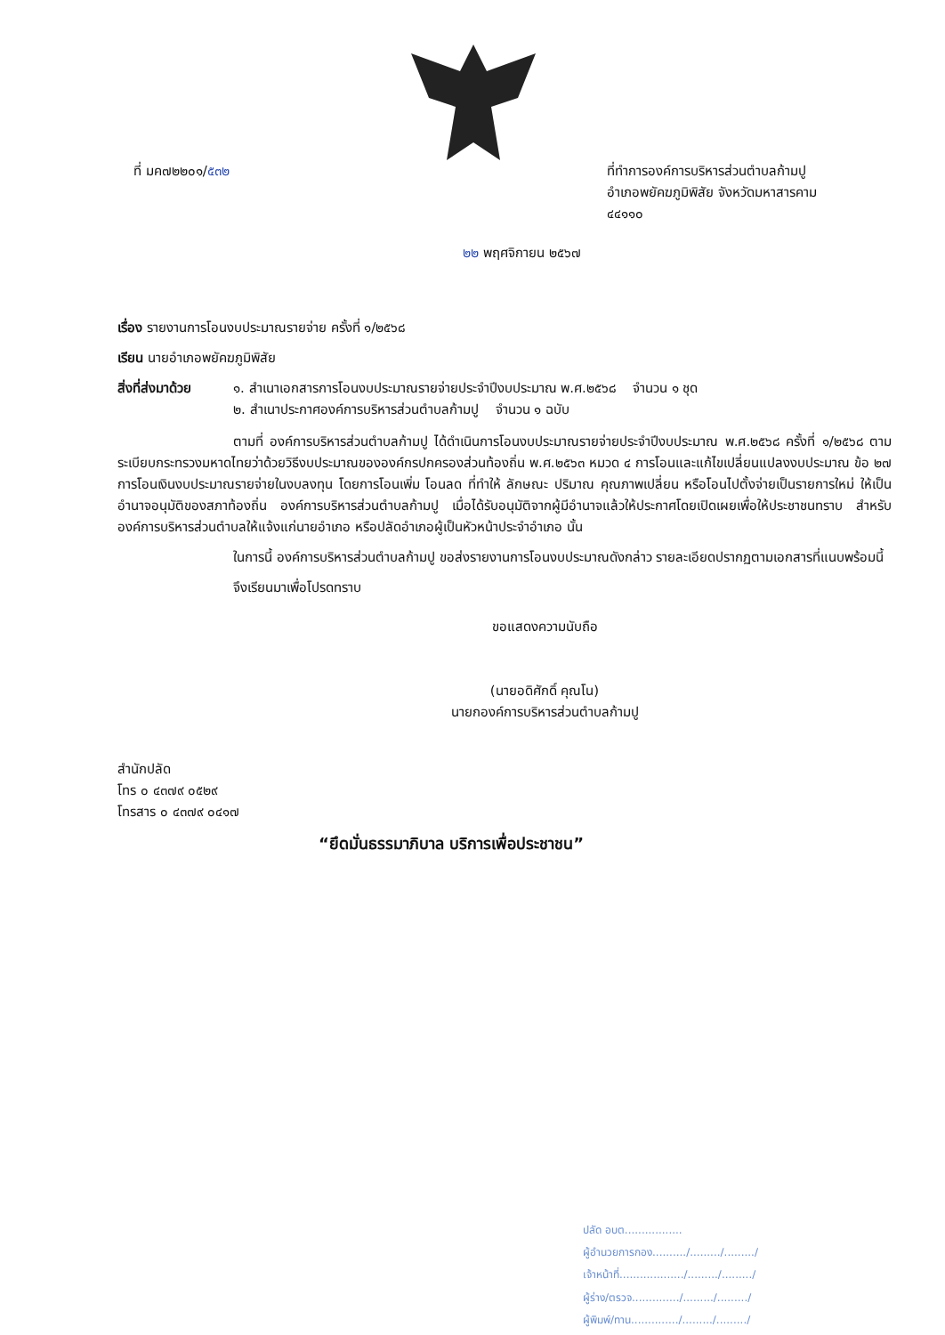ที่ มค๗๒๒๐๑/๕๓๒ ที่ทำการองค์การบริหารส่วนตำบลก้ามปู
อำเภอพยัคฆภูมิพิสัย จังหวัดมหาสารคาม
๔๔๑๑๐
๒๒ พฤศจิกายน ๒๕๖๗
เรื่อง รายงานการโอนงบประมาณรายจ่าย ครั้งที่ ๑/๒๕๖๘
เรียน นายอำเภอพยัคฆภูมิพิสัย
สิ่งที่ส่งมาด้วย
๑. สำเนาเอกสารการโอนงบประมาณรายจ่ายประจำปีงบประมาณ พ.ศ.๒๕๖๘ จำนวน ๑ ชุด
๒. สำเนาประกาศองค์การบริหารส่วนตำบลก้ามปู จำนวน ๑ ฉบับ
ตามที่ องค์การบริหารส่วนตำบลก้ามปู ได้ดำเนินการโอนงบประมาณรายจ่ายประจำปีงบประมาณ พ.ศ.๒๕๖๘ ครั้งที่ ๑/๒๕๖๘ ตามระเบียบกระทรวงมหาดไทยว่าด้วยวิธีงบประมาณขององค์กรปกครองส่วนท้องถิ่น พ.ศ.๒๕๖๓ หมวด ๔ การโอนและแก้ไขเปลี่ยนแปลงงบประมาณ ข้อ ๒๗ การโอนเงินงบประมาณรายจ่ายในงบลงทุน โดยการโอนเพิ่ม โอนลด ที่ทำให้ ลักษณะ ปริมาณ คุณภาพเปลี่ยน หรือโอนไปตั้งจ่ายเป็นรายการใหม่ ให้เป็นอำนาจอนุมัติของสภาท้องถิ่น องค์การบริหารส่วนตำบลก้ามปู เมื่อได้รับอนุมัติจากผู้มีอำนาจแล้วให้ประกาศโดยเปิดเผยเพื่อให้ประชาชนทราบ สำหรับองค์การบริหารส่วนตำบลให้แจ้งแก่นายอำเภอ หรือปลัดอำเภอผู้เป็นหัวหน้าประจำอำเภอ นั้น
ในการนี้ องค์การบริหารส่วนตำบลก้ามปู ขอส่งรายงานการโอนงบประมาณดังกล่าว รายละเอียดปรากฏตามเอกสารที่แนบพร้อมนี้
จึงเรียนมาเพื่อโปรดทราบ
ขอแสดงความนับถือ
(นายอดิศักดิ์ คุณโน)
นายกองค์การบริหารส่วนตำบลก้ามปู
สำนักปลัด
โทร ๐ ๔๓๗๙ ๐๕๒๙
โทรสาร ๐ ๔๓๗๙ ๐๔๑๗
“ยึดมั่นธรรมาภิบาล บริการเพื่อประชาชน”
ปลัด อบต.................
ผู้อำนวยการกอง........../........./........./
เจ้าหน้าที่.................../........./........./
ผู้ร่าง/ตรวจ............../........./........./
ผู้พิมพ์/ทาน............../........./........./